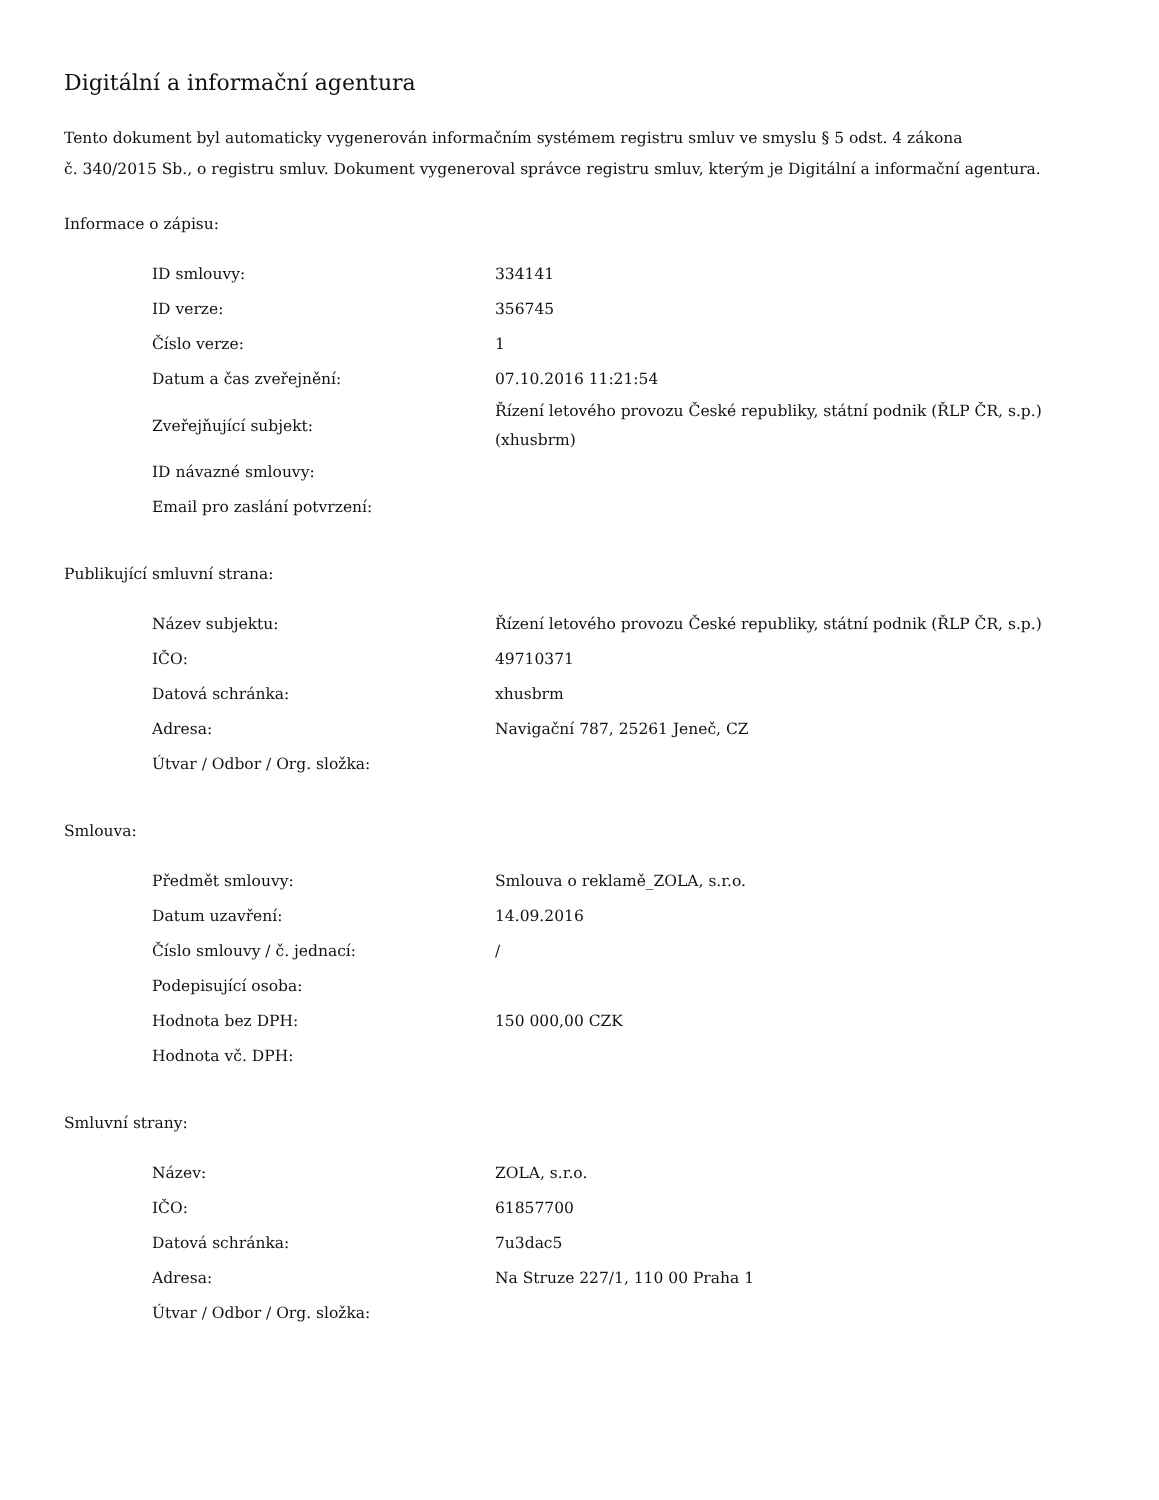Digitální a informační agentura
Tento dokument byl automaticky vygenerován informačním systémem registru smluv ve smyslu § 5 odst. 4 zákona
č. 340/2015 Sb., o registru smluv. Dokument vygeneroval správce registru smluv, kterým je Digitální a informační agentura.
Informace o zápisu:
| ID smlouvy: | 334141 |
| ID verze: | 356745 |
| Číslo verze: | 1 |
| Datum a čas zveřejnění: | 07.10.2016 11:21:54 |
| Zveřejňující subjekt: | Řízení letového provozu České republiky, státní podnik (ŘLP ČR, s.p.) (xhusbrm) |
| ID návazné smlouvy: | |
| Email pro zaslání potvrzení: | |
Publikující smluvní strana:
| Název subjektu: | Řízení letového provozu České republiky, státní podnik (ŘLP ČR, s.p.) |
| IČO: | 49710371 |
| Datová schránka: | xhusbrm |
| Adresa: | Navigační 787, 25261 Jeneč, CZ |
| Útvar / Odbor / Org. složka: | |
Smlouva:
| Předmět smlouvy: | Smlouva o reklamě_ZOLA, s.r.o. |
| Datum uzavření: | 14.09.2016 |
| Číslo smlouvy / č. jednací: | / |
| Podepisující osoba: | |
| Hodnota bez DPH: | 150 000,00 CZK |
| Hodnota vč. DPH: | |
Smluvní strany:
| Název: | ZOLA, s.r.o. |
| IČO: | 61857700 |
| Datová schránka: | 7u3dac5 |
| Adresa: | Na Struze 227/1, 110 00 Praha 1 |
| Útvar / Odbor / Org. složka: | |